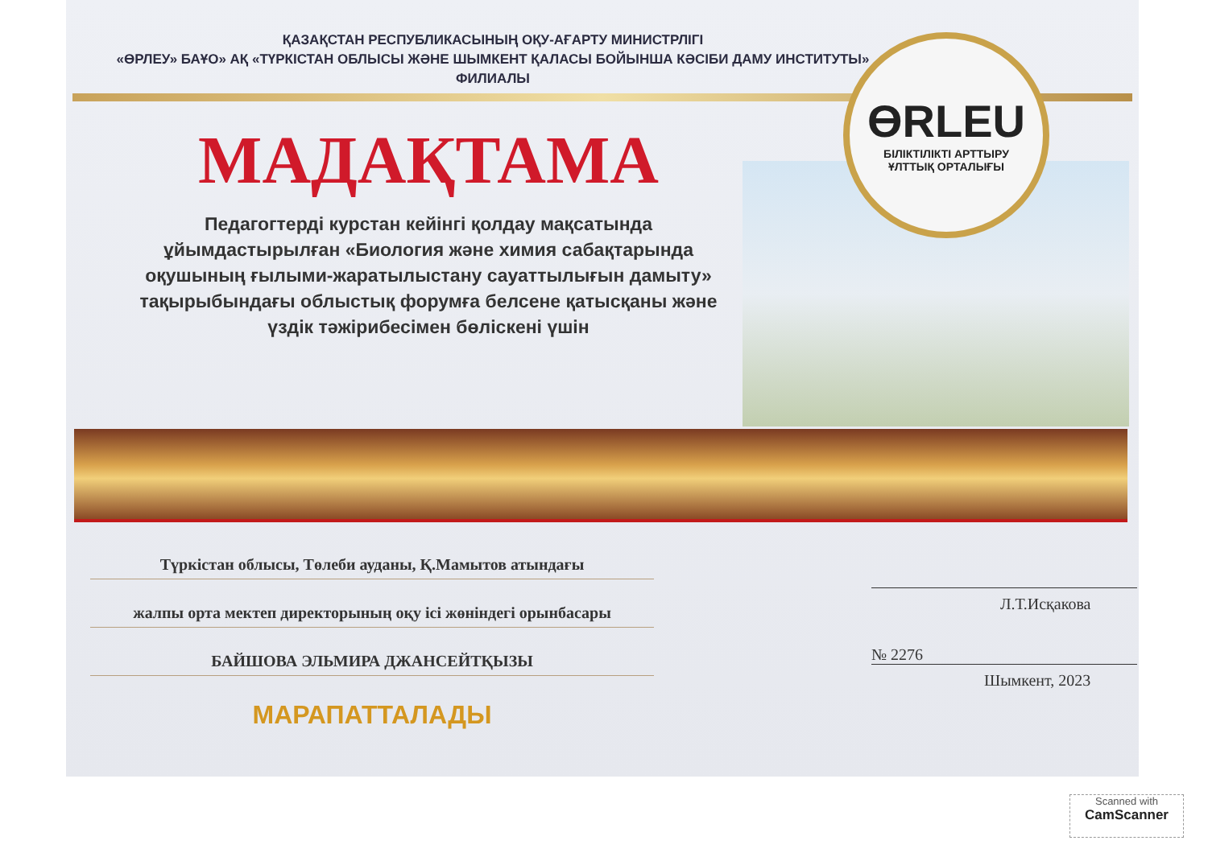ҚАЗАҚСТАН РЕСПУБЛИКАСЫНЫҢ ОҚУ-АҒАРТУ МИНИСТРЛІГІ
«ӨРЛЕУ» БАҰО» АҚ «ТҮРКІСТАН ОБЛЫСЫ ЖӘНЕ ШЫМКЕНТ ҚАЛАСЫ БОЙЫНША КӘСІБИ ДАМУ ИНСТИТУТЫ» ФИЛИАЛЫ
ӨRLEU
БІЛІКТІЛІКТІ АРТТЫРУ
ҰЛТТЫҚ ОРТАЛЫҒЫ
МАДАҚТАМА
Педагогтерді курстан кейінгі қолдау мақсатында ұйымдастырылған «Биология және химия сабақтарында оқушының ғылыми-жаратылыстану сауаттылығын дамыту» тақырыбындағы облыстық форумға белсене қатысқаны және үздік тәжірибесімен бөліскені үшін
Түркістан облысы, Төлеби ауданы, Қ.Мамытов атындағы
жалпы орта мектеп директорының оқу ісі жөніндегі орынбасары
БАЙШОВА ЭЛЬМИРА ДЖАНСЕЙТҚЫЗЫ
МАРАПАТТАЛАДЫ
Л.Т.Исқакова
№ 2276
Шымкент, 2023
Scanned with
CamScanner